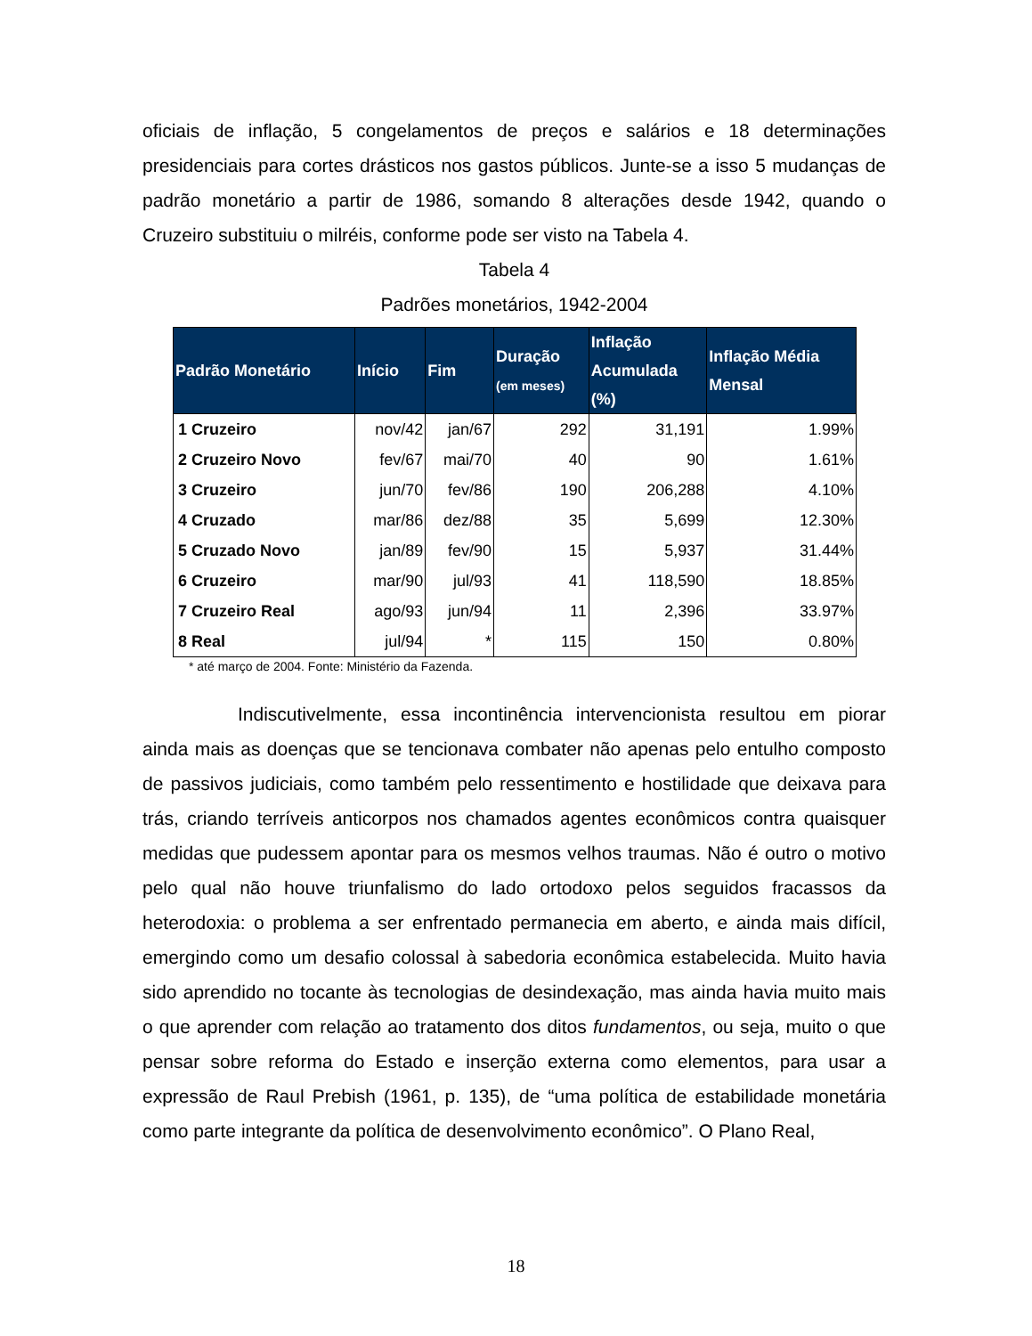oficiais de inflação, 5 congelamentos de preços e salários e 18 determinações presidenciais para cortes drásticos nos gastos públicos. Junte-se a isso 5 mudanças de padrão monetário a partir de 1986, somando 8 alterações desde 1942, quando o Cruzeiro substituiu o milréis, conforme pode ser visto na Tabela 4.
Tabela 4
Padrões monetários, 1942-2004
| Padrão Monetário | Início | Fim | Duração (em meses) | Inflação Acumulada (%) | Inflação Média Mensal |
| --- | --- | --- | --- | --- | --- |
| 1 Cruzeiro | nov/42 | jan/67 | 292 | 31,191 | 1.99% |
| 2 Cruzeiro Novo | fev/67 | mai/70 | 40 | 90 | 1.61% |
| 3 Cruzeiro | jun/70 | fev/86 | 190 | 206,288 | 4.10% |
| 4 Cruzado | mar/86 | dez/88 | 35 | 5,699 | 12.30% |
| 5 Cruzado Novo | jan/89 | fev/90 | 15 | 5,937 | 31.44% |
| 6 Cruzeiro | mar/90 | jul/93 | 41 | 118,590 | 18.85% |
| 7 Cruzeiro Real | ago/93 | jun/94 | 11 | 2,396 | 33.97% |
| 8 Real | jul/94 | * | 115 | 150 | 0.80% |
* até março de 2004. Fonte: Ministério da Fazenda.
Indiscutivelmente, essa incontinência intervencionista resultou em piorar ainda mais as doenças que se tencionava combater não apenas pelo entulho composto de passivos judiciais, como também pelo ressentimento e hostilidade que deixava para trás, criando terríveis anticorpos nos chamados agentes econômicos contra quaisquer medidas que pudessem apontar para os mesmos velhos traumas. Não é outro o motivo pelo qual não houve triunfalismo do lado ortodoxo pelos seguidos fracassos da heterodoxia: o problema a ser enfrentado permanecia em aberto, e ainda mais difícil, emergindo como um desafio colossal à sabedoria econômica estabelecida. Muito havia sido aprendido no tocante às tecnologias de desindexação, mas ainda havia muito mais o que aprender com relação ao tratamento dos ditos fundamentos, ou seja, muito o que pensar sobre reforma do Estado e inserção externa como elementos, para usar a expressão de Raul Prebish (1961, p. 135), de “uma política de estabilidade monetária como parte integrante da política de desenvolvimento econômico”. O Plano Real,
18